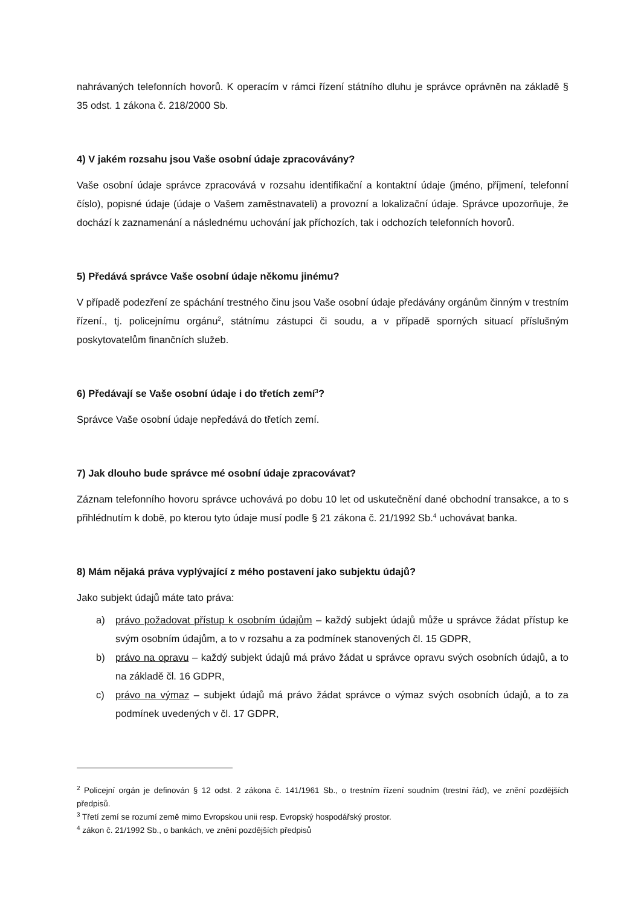nahrávaných telefonních hovorů. K operacím v rámci řízení státního dluhu je správce oprávněn na základě § 35 odst. 1 zákona č. 218/2000 Sb.
4) V jakém rozsahu jsou Vaše osobní údaje zpracovávány?
Vaše osobní údaje správce zpracovává v rozsahu identifikační a kontaktní údaje (jméno, příjmení, telefonní číslo), popisné údaje (údaje o Vašem zaměstnavateli) a provozní a lokalizační údaje. Správce upozorňuje, že dochází k zaznamenání a následnému uchování jak příchozích, tak i odchozích telefonních hovorů.
5) Předává správce Vaše osobní údaje někomu jinému?
V případě podezření ze spáchání trestného činu jsou Vaše osobní údaje předávány orgánům činným v trestním řízení., tj. policejnímu orgánu<sup>2</sup>, státnímu zástupci či soudu, a v případě sporných situací příslušným poskytovatelům finančních služeb.
6) Předávají se Vaše osobní údaje i do třetích zemí<sup>3</sup>?
Správce Vaše osobní údaje nepředává do třetích zemí.
7) Jak dlouho bude správce mé osobní údaje zpracovávat?
Záznam telefonního hovoru správce uchovává po dobu 10 let od uskutečnění dané obchodní transakce, a to s přihlédnutím k době, po kterou tyto údaje musí podle § 21 zákona č. 21/1992 Sb.<sup>4</sup> uchovávat banka.
8) Mám nějaká práva vyplývající z mého postavení jako subjektu údajů?
Jako subjekt údajů máte tato práva:
a) právo požadovat přístup k osobním údajům – každý subjekt údajů může u správce žádat přístup ke svým osobním údajům, a to v rozsahu a za podmínek stanovených čl. 15 GDPR,
b) právo na opravu – každý subjekt údajů má právo žádat u správce opravu svých osobních údajů, a to na základě čl. 16 GDPR,
c) právo na výmaz – subjekt údajů má právo žádat správce o výmaz svých osobních údajů, a to za podmínek uvedených v čl. 17 GDPR,
<sup>2</sup> Policejní orgán je definován § 12 odst. 2 zákona č. 141/1961 Sb., o trestním řízení soudním (trestní řád), ve znění pozdějších předpisů.
<sup>3</sup> Třetí zemí se rozumí země mimo Evropskou unii resp. Evropský hospodářský prostor.
<sup>4</sup> zákon č. 21/1992 Sb., o bankách, ve znění pozdějších předpisů